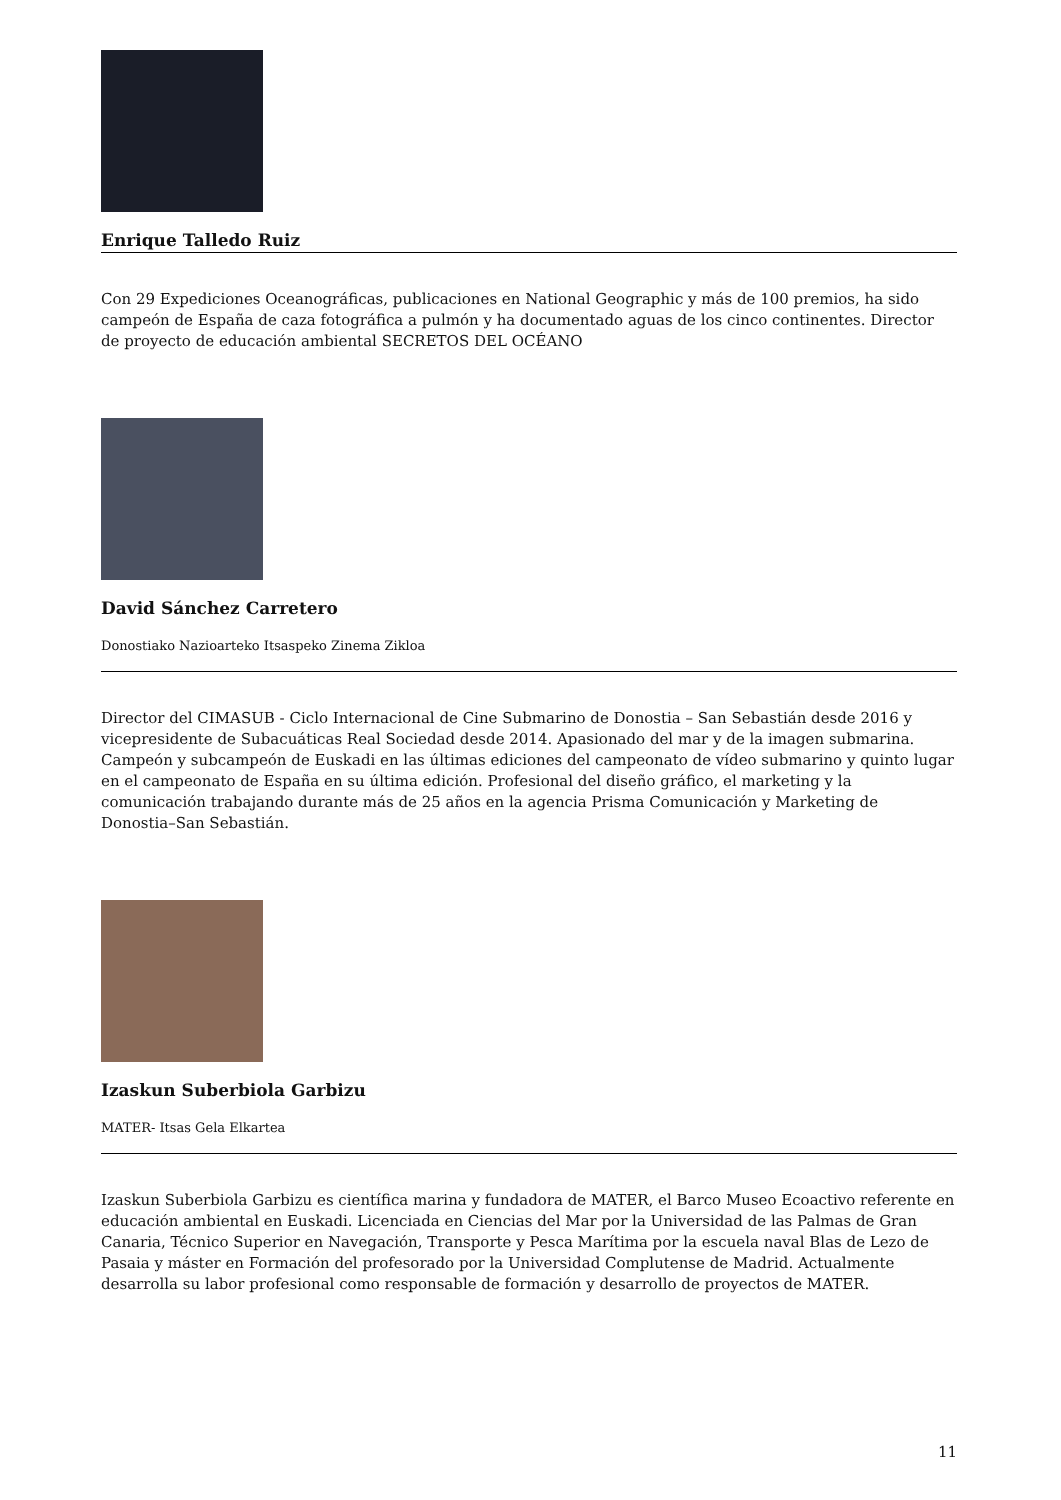Enrique Talledo Ruiz
Con 29 Expediciones Oceanográficas, publicaciones en National Geographic y más de 100 premios, ha sido campeón de España de caza fotográfica a pulmón y ha documentado aguas de los cinco continentes. Director de proyecto de educación ambiental SECRETOS DEL OCÉANO
David Sánchez Carretero
Donostiako Nazioarteko Itsaspeko Zinema Zikloa
Director del CIMASUB - Ciclo Internacional de Cine Submarino de Donostia – San Sebastián desde 2016 y vicepresidente de Subacuáticas Real Sociedad desde 2014. Apasionado del mar y de la imagen submarina. Campeón y subcampeón de Euskadi en las últimas ediciones del campeonato de vídeo submarino y quinto lugar en el campeonato de España en su última edición. Profesional del diseño gráfico, el marketing y la comunicación trabajando durante más de 25 años en la agencia Prisma Comunicación y Marketing de Donostia–San Sebastián.
Izaskun Suberbiola Garbizu
MATER- Itsas Gela Elkartea
Izaskun Suberbiola Garbizu es científica marina y fundadora de MATER, el Barco Museo Ecoactivo referente en educación ambiental en Euskadi. Licenciada en Ciencias del Mar por la Universidad de las Palmas de Gran Canaria, Técnico Superior en Navegación, Transporte y Pesca Marítima por la escuela naval Blas de Lezo de Pasaia y máster en Formación del profesorado por la Universidad Complutense de Madrid. Actualmente desarrolla su labor profesional como responsable de formación y desarrollo de proyectos de MATER.
11